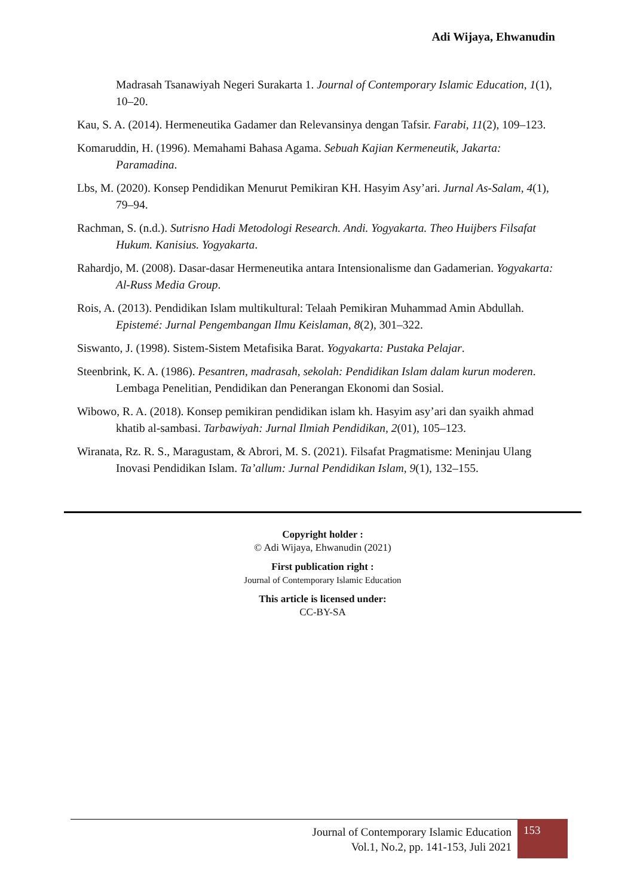Adi Wijaya, Ehwanudin
Madrasah Tsanawiyah Negeri Surakarta 1. Journal of Contemporary Islamic Education, 1(1), 10–20.
Kau, S. A. (2014). Hermeneutika Gadamer dan Relevansinya dengan Tafsir. Farabi, 11(2), 109–123.
Komaruddin, H. (1996). Memahami Bahasa Agama. Sebuah Kajian Kermeneutik, Jakarta: Paramadina.
Lbs, M. (2020). Konsep Pendidikan Menurut Pemikiran KH. Hasyim Asy’ari. Jurnal As-Salam, 4(1), 79–94.
Rachman, S. (n.d.). Sutrisno Hadi Metodologi Research. Andi. Yogyakarta. Theo Huijbers Filsafat Hukum. Kanisius. Yogyakarta.
Rahardjo, M. (2008). Dasar-dasar Hermeneutika antara Intensionalisme dan Gadamerian. Yogyakarta: Al-Russ Media Group.
Rois, A. (2013). Pendidikan Islam multikultural: Telaah Pemikiran Muhammad Amin Abdullah. Epistemé: Jurnal Pengembangan Ilmu Keislaman, 8(2), 301–322.
Siswanto, J. (1998). Sistem-Sistem Metafisika Barat. Yogyakarta: Pustaka Pelajar.
Steenbrink, K. A. (1986). Pesantren, madrasah, sekolah: Pendidikan Islam dalam kurun moderen. Lembaga Penelitian, Pendidikan dan Penerangan Ekonomi dan Sosial.
Wibowo, R. A. (2018). Konsep pemikiran pendidikan islam kh. Hasyim asy’ari dan syaikh ahmad khatib al-sambasi. Tarbawiyah: Jurnal Ilmiah Pendidikan, 2(01), 105–123.
Wiranata, Rz. R. S., Maragustam, & Abrori, M. S. (2021). Filsafat Pragmatisme: Meninjau Ulang Inovasi Pendidikan Islam. Ta’allum: Jurnal Pendidikan Islam, 9(1), 132–155.
Copyright holder :
© Adi Wijaya, Ehwanudin (2021)
First publication right :
Journal of Contemporary Islamic Education
This article is licensed under:
CC-BY-SA
Journal of Contemporary Islamic Education
Vol.1, No.2, pp. 141-153, Juli 2021
153